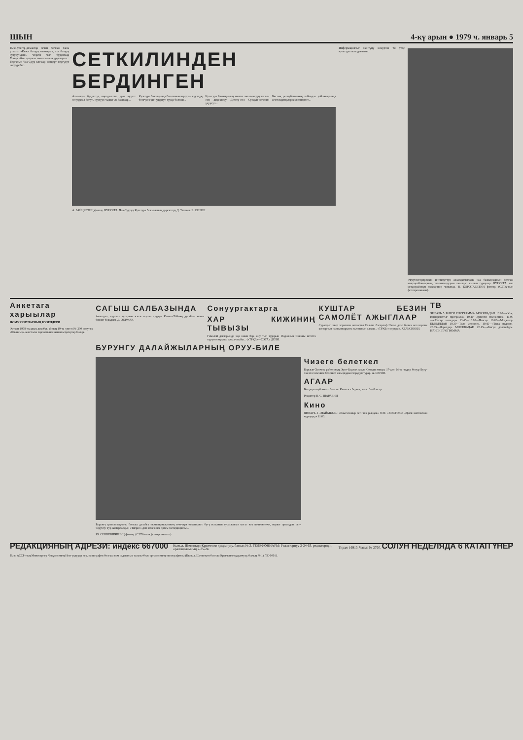ШЫН 4-кү арын ● 1979 ч. январь 5
Тыва-үлегер-домактар чечен болгаш ханы утказы. «Кижи болуру чажындан, аът болуру кулунундан». Чээрби чыл бурунгаар Хандагайты ортумак школазынын уругларын... Торгалыг, Чаа-Суур ынчаар концерт көргүзүп чоруур бис.
СЕТКИЛИНДЕН БЕРДИНГЕН
Алыыздан будуштуг, өөредилгеге, уран чүүлге сонуургал болуп, суртуул чыдыг-ла баштаар...
Культура бажыңында бот-тывынгыр уран чүүлдүң бөлгүмнерин удуртуп турар болгаш...
Культура бажыңының ниити ажыл-чорудулгазын ооң директору Делгер-оол Сундуй-оолович удуртуп...
Бистиң республиканың кайы-даа районнарында агитквартирлер кижизидилге...
А. ЗАЙЦЕВТИҢ фотозу. ЧУРУКТА: Чаа-Сууруң Культура бажыңының директору Д. Тюлюш. Б. КЕНЕШ.
Информациялыг сан-түңү көвүдээн бо үеде культура ажылдакчызы...
«Фрунзегорпроект» институттуң ажылдакчылары чаа бажыңнарның болгаш микрорайоннарның төлевилелдерин ажылдап кылып турарлар. ЧУРУКТА: чаа микрорайонуң макединиң чанында. В. КОРОТАЕВТИҢ фотозу. (СЭТА-ның фотохрониказы).
Анкетага харыылар
НОМЧУКЧУЛАРНЫҢ КҮЗЕЛДЕРИ
Эрткен 1978 чылдың декабрь айның 19-та үнген № 290 солунга «Шынның» анкеталы парлаттынганын номчукчулар билир.
САГЫШ САЛБАЗЫНДА
Ажылдап, чурттап турарым эскен терээн суурум Кызыл-Тейниң дугайын манаа бижип бодадым. Д. ООРЖАК.
Сонуургактарга
ХАР КИЖИНИҢ ТЫВЫЗЫ
Гималай дагларында хар кижи бар, ону тып тударын Индияның Сикким штатта күрүнениң кыш ажыл-агыйы... («ТРУД»—СЭТА). ДЕЛИ.
КУШТАР БЕЗИН САМОЛЁТ АЖЫГЛААР
Сурагдыг швед херээжен чогаалчы Сельма Лагерлеф Нильс дээр бичии оол черлик кастарның чалгыннарынга кыстынып алгаш... «ТРУД» солундан. ХЕЛЬСИНКИ.
БУРУНГУ ДАЛАЙЖЫЛАРНЫҢ ОРУУ-БИЛЕ
Бурунгу цивилизацияны болгаш далайга эжиндиришкинниң төөгүзүн өөренирнге бүгү назынын турасказган мегаг чок шинчилекчи, норвег эртемден, аян-чорукчу Тур Хейердалдың «Тигрис» деп хемезинге эртем экспедициязы...
Ю. СЕННЕВИЧИНИҢ фотозу. (СЭТА-ның фотохрониказы).
Чизеге белеткел
Барыын-Хемчик районунуң Эрги-Барлык кодээ Соведи январь 17-ден 24-ке чедир болур Бүгү-эвилел чизеинге белеткел ажылдарын чорудуп турар. А. ЕВРОП.
АГААР
Бөгүн республиката болгаш Кызылга бүргек, агаар 3—8 метр.
Редактор В. С. ШАРАВИИ
Кино
ЯНВАРЬ 5 «НАЙЫРАЛ»: «Камгаланыр хеп чок рыцарь» 9.30. «ВОСТОК»: «Джек кайгамчык чуртунда» 11.00.
ТВ
ЯНВАРЬ 5 БИРГИ ПРОГРАММА МОСКВАДАН 10.00—«Үе», Информастыг программа. 10.40—Эртенги гимнастика. 11.00—«Хөглүг нотадар». 13.45—16.00—Чапсар. 16.00—Медээлер. КЫЗЫЛДАН 19.30—Теле медээлер. 19.45—«Тыва неделя». 20.05—Чаралдар. МОСКВАДАН 20.15—«Бөгүн делегейде». ИЙИГИ ПРОГРАММА
РЕДАКЦИЯНЫҢ АДРЕЗИ: индекс 667000 Кызыл, Щетинкин-Кравченко кудумчузу, бажың № 3, ТЕЛЕФОННАРЫ: Редакторнуу 2-24-63, редакторнуң оралакчызының 2-35-24. Тираж 16910. Чагыг № 2760. СОЛУН НЕДЕЛЯДА 6 КАТАП ҮНЕР
Тыва АССР-ның Министрлер Чөвүлелиниң Ном үндүрер чер, полиграфия болгаш ном садыының талазы-биле эргелелиниң типографиязы (Кызыл, Щетинкин болгаш Кравченко кудумчузу, бажың № 1). ТС-00011.